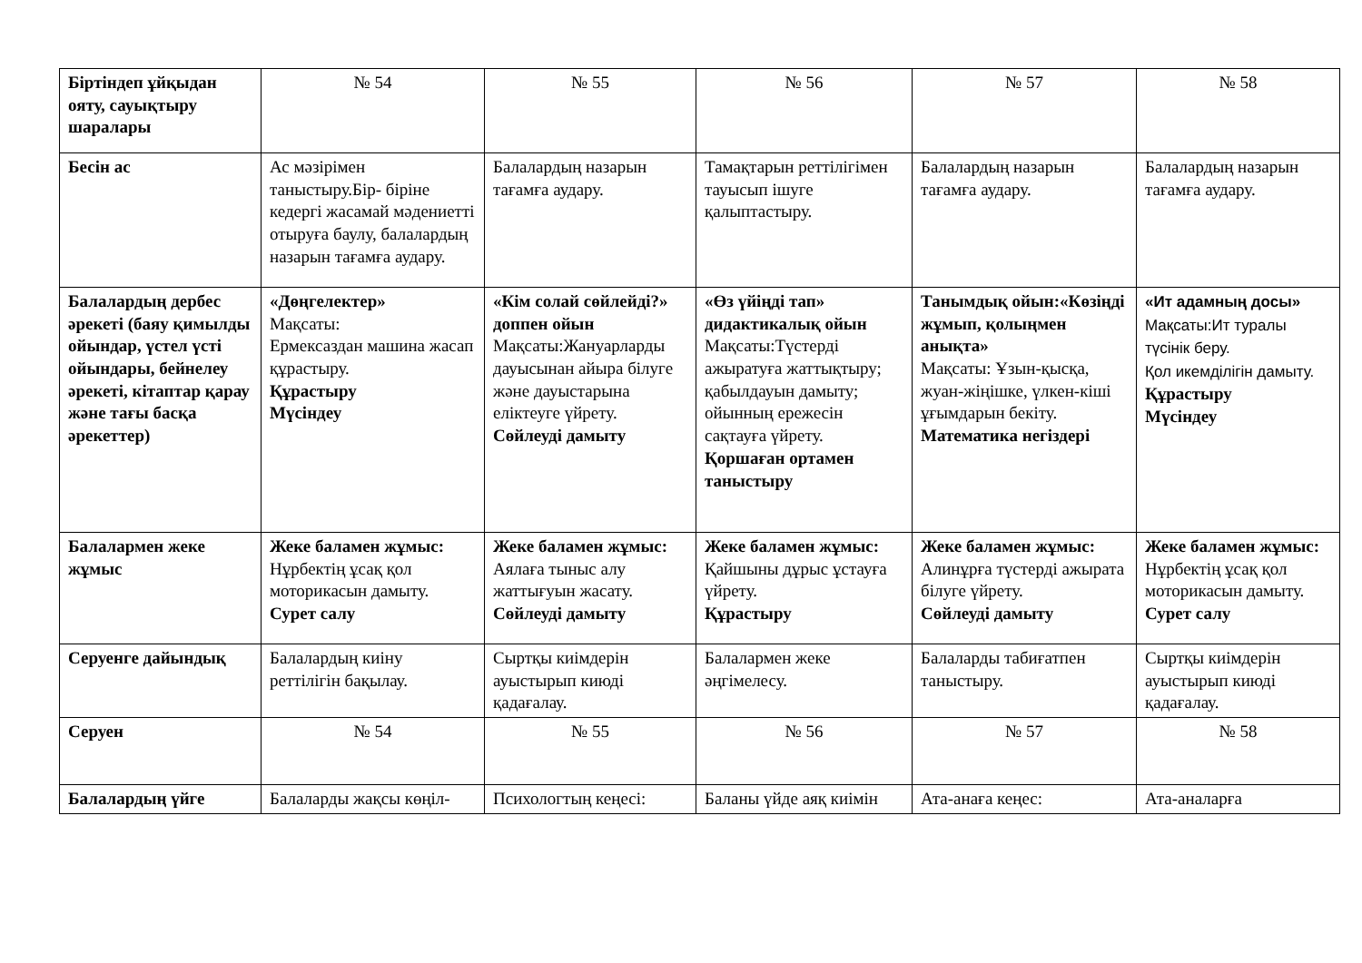| Біртіндеп ұйқыдан ояту, сауықтыру шаралары | № 54 | № 55 | № 56 | № 57 | № 58 |
| Бесін ас | Ас мәзірімен таныстыру.Бір- біріне кедергі жасамай мәдениетті отыруға баулу, балалардың назарын тағамға аудару. | Балалардың назарын тағамға аудару. | Тамақтарын реттілігімен тауысып ішуге қалыптастыру. | Балалардың назарын тағамға аудару. | Балалардың назарын тағамға аудару. |
| Балалардың дербес әрекеті (баяу қимылды ойындар, үстел үсті ойындары, бейнелеу әрекеті, кітаптар қарау және тағы басқа әрекеттер) | «Дөңгелектер» Мақсаты: Ермексаздан машина жасап құрастыру. Құрастыру Мүсіндеу | «Кім солай сөйлейді?» доппен ойын Мақсаты:Жануарларды дауысынан айыра білуге және дауыстарына еліктеуге үйрету. Сөйлеуді дамыту | «Өз үйіңді тап» дидактикалық ойын Мақсаты:Түстерді ажыратуға жаттықтыру; қабылдауын дамыту; ойынның ережесін сақтауға үйрету. Қоршаған ортамен таныстыру | Танымдық ойын:«Көзіңді жұмып, қолыңмен анықта» Мақсаты: Ұзын-қысқа, жуан-жіңішке, үлкен-кіші ұғымдарын бекіту. Математика негіздері | «Ит адамның досы» Мақсаты:Ит туралы түсінік беру. Қол икемділігін дамыту. Құрастыру Мүсіндеу |
| Балалармен жеке жұмыс | Жеке баламен жұмыс: Нұрбектің ұсақ қол моторикасын дамыту. Сурет салу | Жеке баламен жұмыс: Аялаға тыныс алу жаттығуын жасату. Сөйлеуді дамыту | Жеке баламен жұмыс: Қайшыны дұрыс ұстауға үйрету. Құрастыру | Жеке баламен жұмыс: Алинұрға түстерді ажырата білуге үйрету. Сөйлеуді дамыту | Жеке баламен жұмыс: Нұрбектің ұсақ қол моторикасын дамыту. Сурет салу |
| Серуенге дайындық | Балалардың киіну реттілігін бақылау. | Сыртқы киімдерін ауыстырып киюді қадағалау. | Балалармен жеке әңгімелесу. | Балаларды табиғатпен таныстыру. | Сыртқы киімдерін ауыстырып киюді қадағалау. |
| Серуен | № 54 | № 55 | № 56 | № 57 | № 58 |
| Балалардың үйге | Балаларды жақсы көңіл- | Психологтың кеңесі: | Баланы үйде аяқ киімін | Ата-анаға кеңес: | Ата-аналарға |